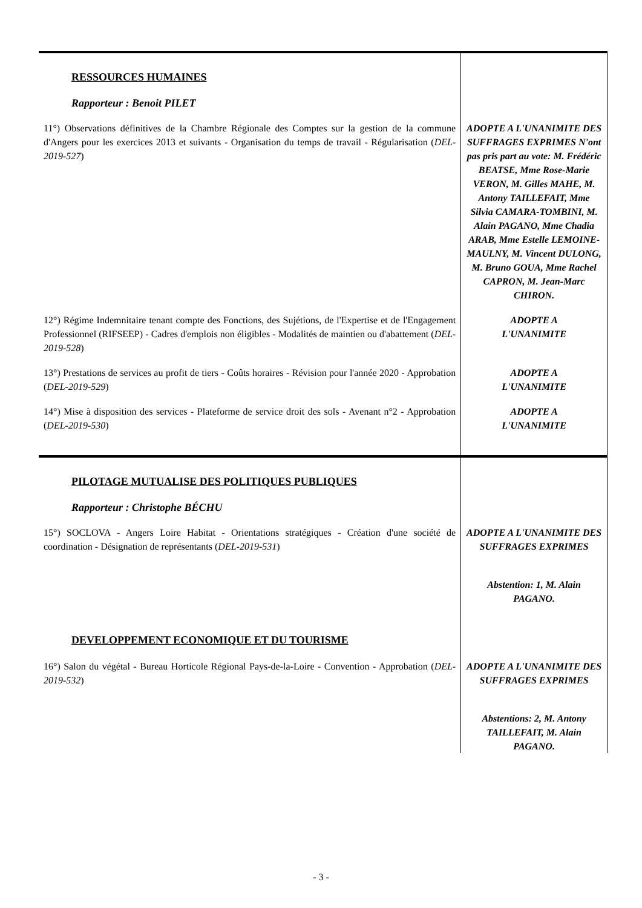| RESSOURCES HUMAINES Rapporteur : Benoit PILET | |
| 11°) Observations définitives de la Chambre Régionale des Comptes sur la gestion de la commune d'Angers pour les exercices 2013 et suivants - Organisation du temps de travail - Régularisation ( DEL-2019-527 ) | ADOPTE A L'UNANIMITE DES SUFFRAGES EXPRIMES N'ont pas pris part au vote: M. Frédéric BEATSE, Mme Rose-Marie VERON, M. Gilles MAHE, M. Antony TAILLEFAIT, Mme Silvia CAMARA-TOMBINI, M. Alain PAGANO, Mme Chadia ARAB, Mme Estelle LEMOINE-MAULNY, M. Vincent DULONG, M. Bruno GOUA, Mme Rachel CAPRON, M. Jean-Marc CHIRON. |
| 12°) Régime Indemnitaire tenant compte des Fonctions, des Sujétions, de l'Expertise et de l'Engagement Professionnel (RIFSEEP) - Cadres d'emplois non éligibles - Modalités de maintien ou d'abattement ( DEL-2019-528 ) | ADOPTE A L'UNANIMITE |
| 13°) Prestations de services au profit de tiers - Coûts horaires - Révision pour l'année 2020 - Approbation ( DEL-2019-529 ) | ADOPTE A L'UNANIMITE |
| 14°) Mise à disposition des services - Plateforme de service droit des sols - Avenant n°2 - Approbation ( DEL-2019-530 ) | ADOPTE A L'UNANIMITE |
| PILOTAGE MUTUALISE DES POLITIQUES PUBLIQUES Rapporteur : Christophe BÉCHU | |
| 15°) SOCLOVA - Angers Loire Habitat - Orientations stratégiques - Création d'une société de coordination - Désignation de représentants ( DEL-2019-531 ) | ADOPTE A L'UNANIMITE DES SUFFRAGES EXPRIMES Abstention: 1, M. Alain PAGANO. |
| DEVELOPPEMENT ECONOMIQUE ET DU TOURISME | |
| 16°) Salon du végétal - Bureau Horticole Régional Pays-de-la-Loire - Convention - Approbation ( DEL-2019-532 ) | ADOPTE A L'UNANIMITE DES SUFFRAGES EXPRIMES Abstentions: 2, M. Antony TAILLEFAIT, M. Alain PAGANO. |
- 3 -